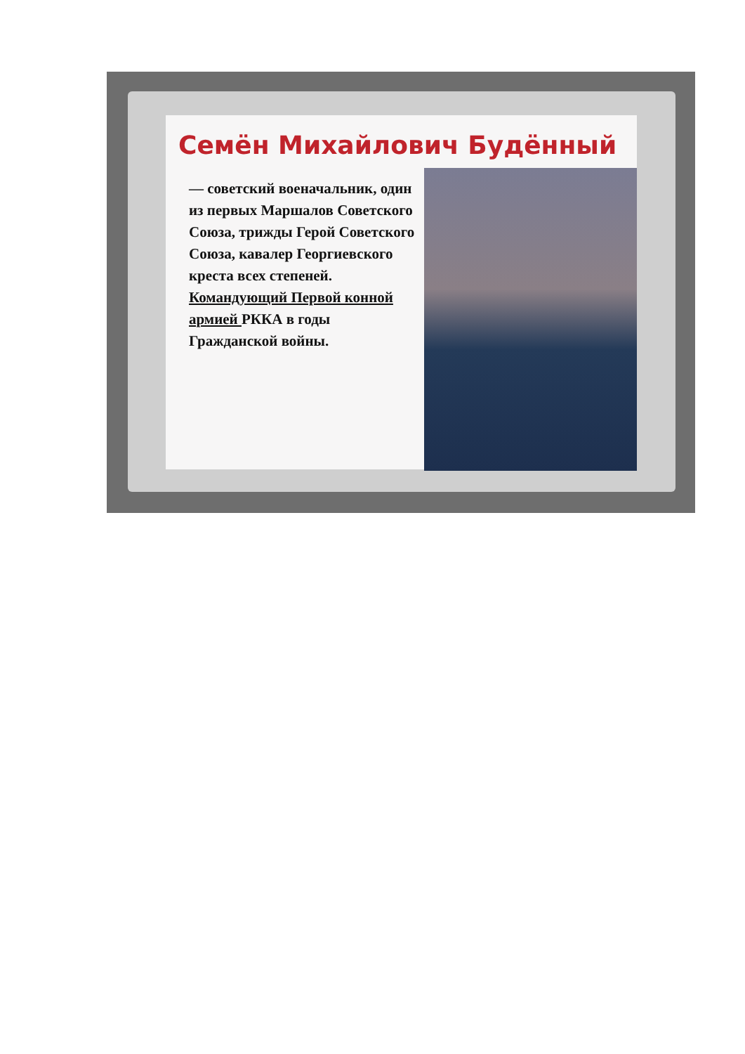Семён Михайлович Будённый
— советский военачальник, один из первых Маршалов Советского Союза, трижды Герой Советского Союза, кавалер Георгиевского креста всех степеней. Командующий Первой конной армией РККА в годы Гражданской войны.